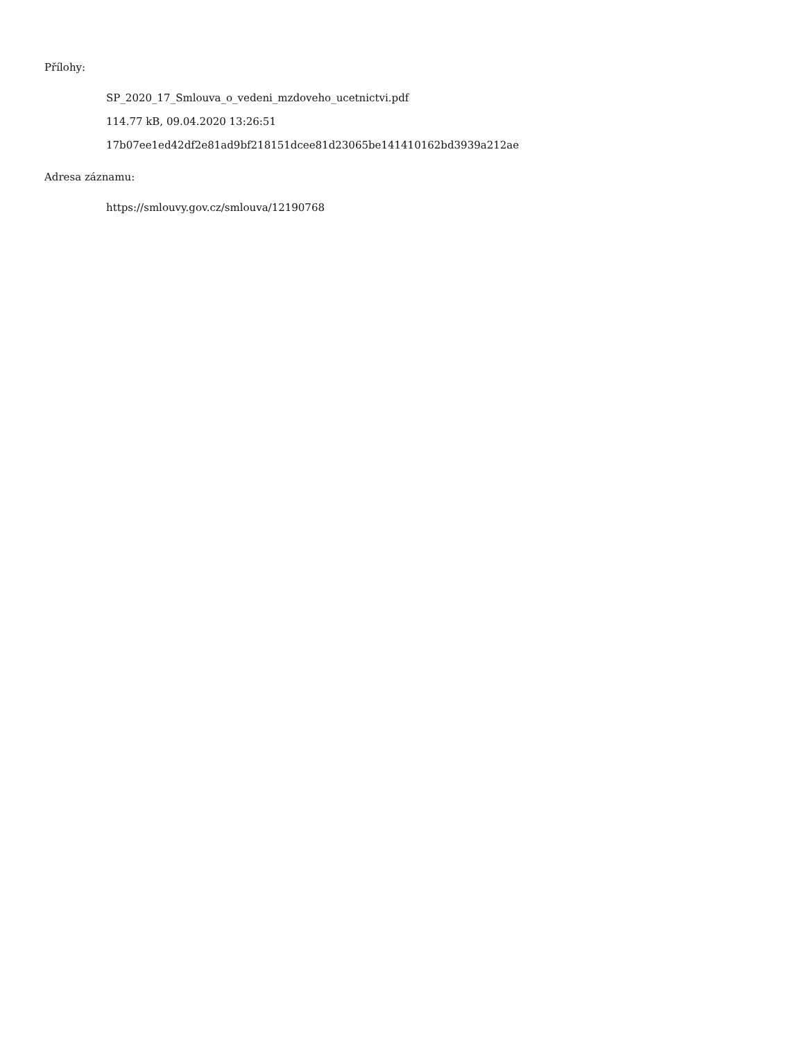Přílohy:
SP_2020_17_Smlouva_o_vedeni_mzdoveho_ucetnictvi.pdf
114.77 kB, 09.04.2020 13:26:51
17b07ee1ed42df2e81ad9bf218151dcee81d23065be141410162bd3939a212ae
Adresa záznamu:
https://smlouvy.gov.cz/smlouva/12190768